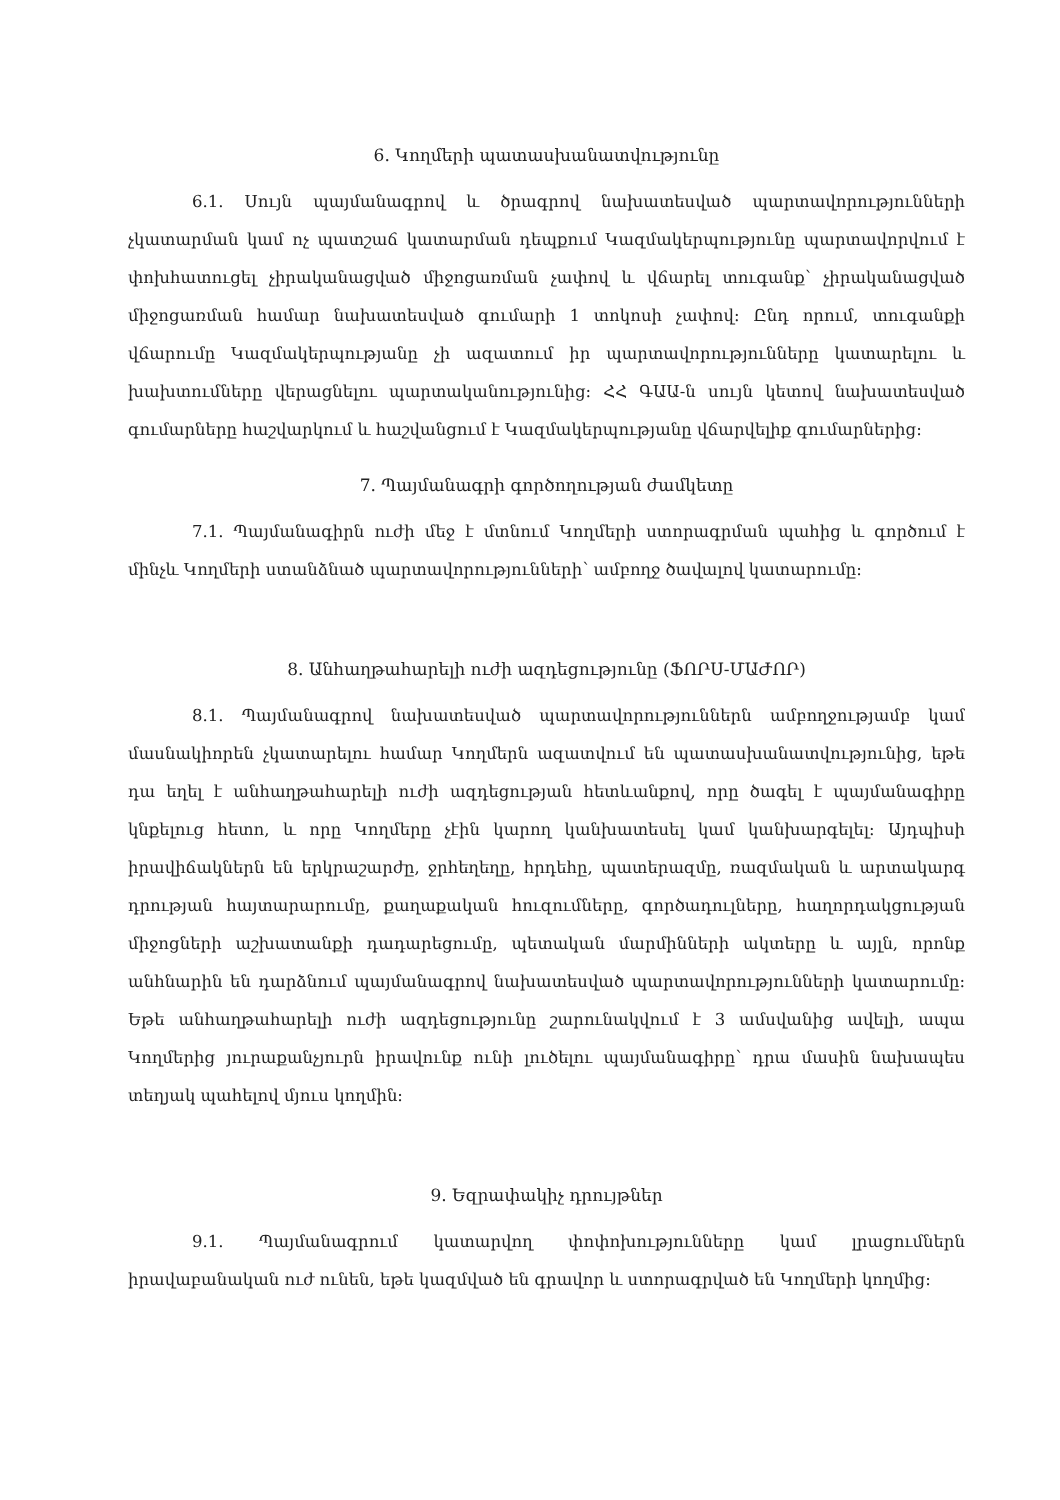6. Կողմերի պատասխանատվությունը
6.1. Սույն պայմանագրով և ծրագրով նախատեսված պարտավորությունների չկատարման կամ ոչ պատշաճ կատարման դեպքում Կազմակերպությունը պարտավորվում է փոխհատուցել չիրականացված միջոցառման չափով և վճարել տուգանք՝ չիրականացված միջոցառման համար նախատեսված գումարի 1 տոկոսի չափով: Ընդ որում, տուգանքի վճարումը Կազմակերպությանը չի ազատում իր պարտավորությունները կատարելու և խախտումները վերացնելու պարտականությունից: ՀՀ ԳԱԱ-ն սույն կետով նախատեսված գումարները հաշվարկում և հաշվանցում է Կազմակերպությանը վճարվելիք գումարներից:
7. Պայմանագրի գործողության ժամկետը
7.1. Պայմանագիրն ուժի մեջ է մտնում Կողմերի ստորագրման պահից և գործում է մինչև Կողմերի ստանձնած պարտավորությունների՝ ամբողջ ծավալով կատարումը:
8. Անհաղթահարելի ուժի ազդեցությունը (ՖՈՐՍ-ՄԱԺՈՐ)
8.1. Պայմանագրով նախատեսված պարտավորություններն ամբողջությամբ կամ մասնակիորեն չկատարելու համար Կողմերն ազատվում են պատասխանատվությունից, եթե դա եղել է անհաղթահարելի ուժի ազդեցության հետևանքով, որը ծագել է պայմանագիրը կնքելուց հետո, և որը Կողմերը չէին կարող կանխատեսել կամ կանխարգելել: Այդպիսի իրավիճակներն են երկրաշարժը, ջրհեղեղը, հրդեհը, պատերազմը, ռազմական և արտակարգ դրության հայտարարումը, քաղաքական հուզումները, գործադուլները, հաղորդակցության միջոցների աշխատանքի դադարեցումը, պետական մարմինների ակտերը և այլն, որոնք անհնարին են դարձնում պայմանագրով նախատեսված պարտավորությունների կատարումը: Եթե անհաղթահարելի ուժի ազդեցությունը շարունակվում է 3 ամսվանից ավելի, ապա Կողմերից յուրաքանչյուրն իրավունք ունի լուծելու պայմանագիրը՝ դրա մասին նախապես տեղյակ պահելով մյուս կողմին:
9. Եզրափակիչ դրույթներ
9.1. Պայմանագրում կատարվող փոփոխությունները կամ լրացումներն իրավաբանական ուժ ունեն, եթե կազմված են գրավոր և ստորագրված են Կողմերի կողմից: